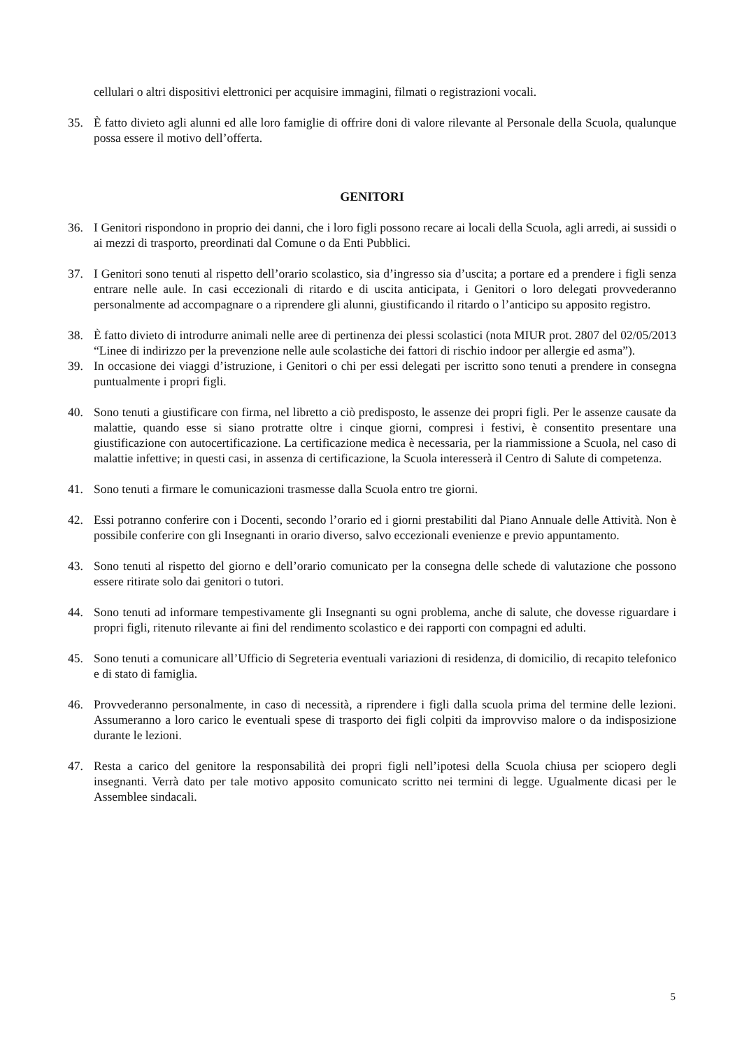cellulari o altri dispositivi elettronici per acquisire immagini, filmati o registrazioni vocali.
35. È fatto divieto agli alunni ed alle loro famiglie di offrire doni di valore rilevante al Personale della Scuola, qualunque possa essere il motivo dell’offerta.
GENITORI
36. I Genitori rispondono in proprio dei danni, che i loro figli possono recare ai locali della Scuola, agli arredi, ai sussidi o ai mezzi di trasporto, preordinati dal Comune o da Enti Pubblici.
37. I Genitori sono tenuti al rispetto dell’orario scolastico, sia d’ingresso sia d’uscita; a portare ed a prendere i figli senza entrare nelle aule. In casi eccezionali di ritardo e di uscita anticipata, i Genitori o loro delegati provvederanno personalmente ad accompagnare o a riprendere gli alunni, giustificando il ritardo o l’anticipo su apposito registro.
38. È fatto divieto di introdurre animali nelle aree di pertinenza dei plessi scolastici (nota MIUR prot. 2807 del 02/05/2013 “Linee di indirizzo per la prevenzione nelle aule scolastiche dei fattori di rischio indoor per allergie ed asma”).
39. In occasione dei viaggi d’istruzione, i Genitori o chi per essi delegati per iscritto sono tenuti a prendere in consegna puntualmente i propri figli.
40. Sono tenuti a giustificare con firma, nel libretto a ciò predisposto, le assenze dei propri figli. Per le assenze causate da malattie, quando esse si siano protratte oltre i cinque giorni, compresi i festivi, è consentito presentare una giustificazione con autocertificazione. La certificazione medica è necessaria, per la riammissione a Scuola, nel caso di malattie infettive; in questi casi, in assenza di certificazione, la Scuola interesserà il Centro di Salute di competenza.
41. Sono tenuti a firmare le comunicazioni trasmesse dalla Scuola entro tre giorni.
42. Essi potranno conferire con i Docenti, secondo l’orario ed i giorni prestabiliti dal Piano Annuale delle Attività. Non è possibile conferire con gli Insegnanti in orario diverso, salvo eccezionali evenienze e previo appuntamento.
43. Sono tenuti al rispetto del giorno e dell’orario comunicato per la consegna delle schede di valutazione che possono essere ritirate solo dai genitori o tutori.
44. Sono tenuti ad informare tempestivamente gli Insegnanti su ogni problema, anche di salute, che dovesse riguardare i propri figli, ritenuto rilevante ai fini del rendimento scolastico e dei rapporti con compagni ed adulti.
45. Sono tenuti a comunicare all’Ufficio di Segreteria eventuali variazioni di residenza, di domicilio, di recapito telefonico e di stato di famiglia.
46. Provvederanno personalmente, in caso di necessità, a riprendere i figli dalla scuola prima del termine delle lezioni. Assumeranno a loro carico le eventuali spese di trasporto dei figli colpiti da improvviso malore o da indisposizione durante le lezioni.
47. Resta a carico del genitore la responsabilità dei propri figli nell’ipotesi della Scuola chiusa per sciopero degli insegnanti. Verrà dato per tale motivo apposito comunicato scritto nei termini di legge. Ugualmente dicasi per le Assemblee sindacali.
5